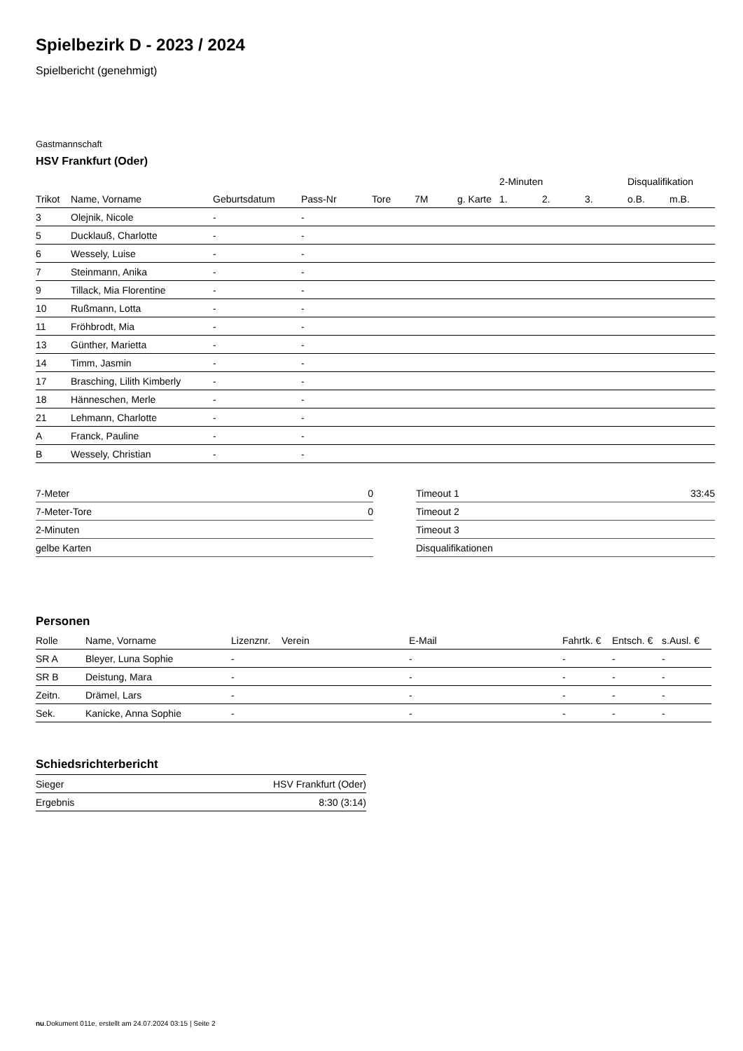Spielbezirk D - 2023 / 2024
Spielbericht (genehmigt)
Gastmannschaft
HSV Frankfurt (Oder)
| | | | | | | | 2-Minuten | | | Disqualifikation | |
| Trikot | Name, Vorname | Geburtsdatum | Pass-Nr | Tore | 7M | g. Karte | 1. | 2. | 3. | o.B. | m.B. |
| 3 | Olejnik, Nicole | - | - | | | | | | | | |
| 5 | Ducklauß, Charlotte | - | - | | | | | | | | |
| 6 | Wessely, Luise | - | - | | | | | | | | |
| 7 | Steinmann, Anika | - | - | | | | | | | | |
| 9 | Tillack, Mia Florentine | - | - | | | | | | | | |
| 10 | Rußmann, Lotta | - | - | | | | | | | | |
| 11 | Fröhbrodt, Mia | - | - | | | | | | | | |
| 13 | Günther, Marietta | - | - | | | | | | | | |
| 14 | Timm, Jasmin | - | - | | | | | | | | |
| 17 | Brasching, Lilith Kimberly | - | - | | | | | | | | |
| 18 | Hänneschen, Merle | - | - | | | | | | | | |
| 21 | Lehmann, Charlotte | - | - | | | | | | | | |
| A | Franck, Pauline | - | - | | | | | | | | |
| B | Wessely, Christian | - | - | | | | | | | | |
| 7-Meter | 0 |
| 7-Meter-Tore | 0 |
| 2-Minuten | |
| gelbe Karten | |
| Timeout 1 | 33:45 |
| Timeout 2 | |
| Timeout 3 | |
| Disqualifikationen | |
Personen
| Rolle | Name, Vorname | Lizenznr. | Verein | E-Mail | Fahrtk. € | Entsch. € | s.Ausl. € |
| --- | --- | --- | --- | --- | --- | --- | --- |
| SR A | Bleyer, Luna Sophie | - | | - | - | - | - |
| SR B | Deistung, Mara | - | | - | - | - | - |
| Zeitn. | Drämel, Lars | - | | - | - | - | - |
| Sek. | Kanicke, Anna Sophie | - | | - | - | - | - |
Schiedsrichterbericht
| Sieger | HSV Frankfurt (Oder) |
| Ergebnis | 8:30 (3:14) |
nu.Dokument 011e, erstellt am 24.07.2024 03:15 | Seite 2